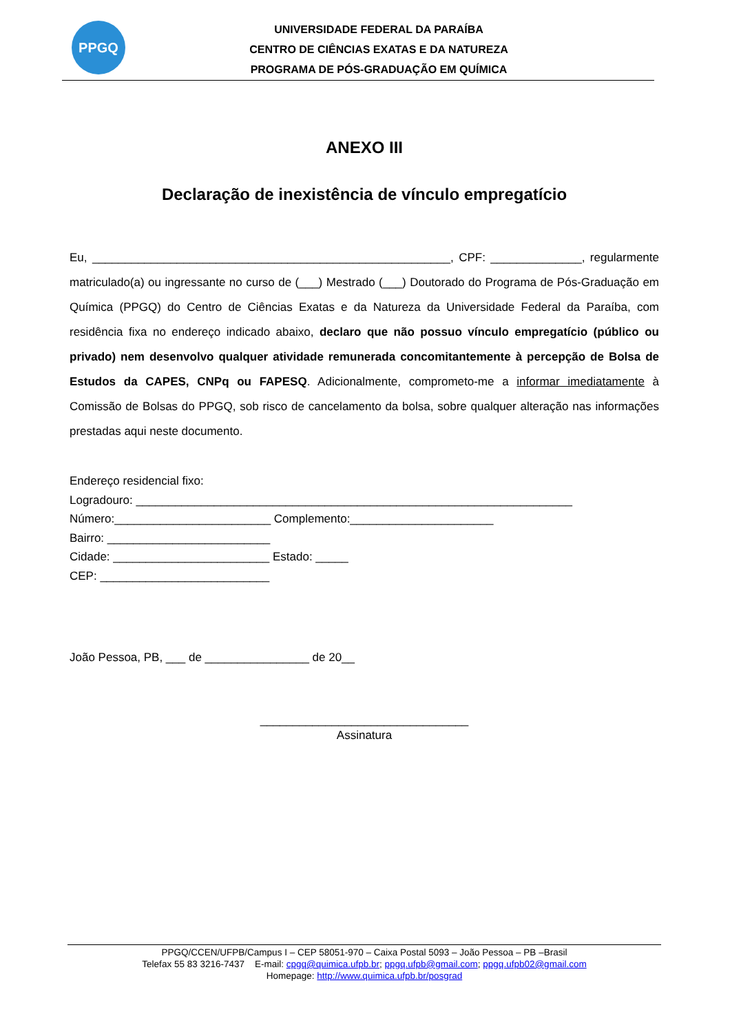PPGQ
UNIVERSIDADE FEDERAL DA PARAÍBA
CENTRO DE CIÊNCIAS EXATAS E DA NATUREZA
PROGRAMA DE PÓS-GRADUAÇÃO EM QUÍMICA
ANEXO III
Declaração de inexistência de vínculo empregatício
Eu, _______________________________________________________, CPF: ______________, regularmente matriculado(a) ou ingressante no curso de (___) Mestrado (___) Doutorado do Programa de Pós-Graduação em Química (PPGQ) do Centro de Ciências Exatas e da Natureza da Universidade Federal da Paraíba, com residência fixa no endereço indicado abaixo, declaro que não possuo vínculo empregatício (público ou privado) nem desenvolvo qualquer atividade remunerada concomitantemente à percepção de Bolsa de Estudos da CAPES, CNPq ou FAPESQ. Adicionalmente, comprometo-me a informar imediatamente à Comissão de Bolsas do PPGQ, sob risco de cancelamento da bolsa, sobre qualquer alteração nas informações prestadas aqui neste documento.
Endereço residencial fixo:
Logradouro: ___________________________________________________________________
Número:________________________ Complemento:______________________
Bairro: _________________________
Cidade: ________________________ Estado: _____
CEP: __________________________
João Pessoa, PB, ___ de ________________ de 20__
________________________________
Assinatura
PPGQ/CCEN/UFPB/Campus I – CEP 58051-970 – Caixa Postal 5093 – João Pessoa – PB –Brasil
Telefax 55 83 3216-7437 E-mail: cpgq@quimica.ufpb.br; ppgq.ufpb@gmail.com; ppgq.ufpb02@gmail.com
Homepage: http://www.quimica.ufpb.br/posgrad